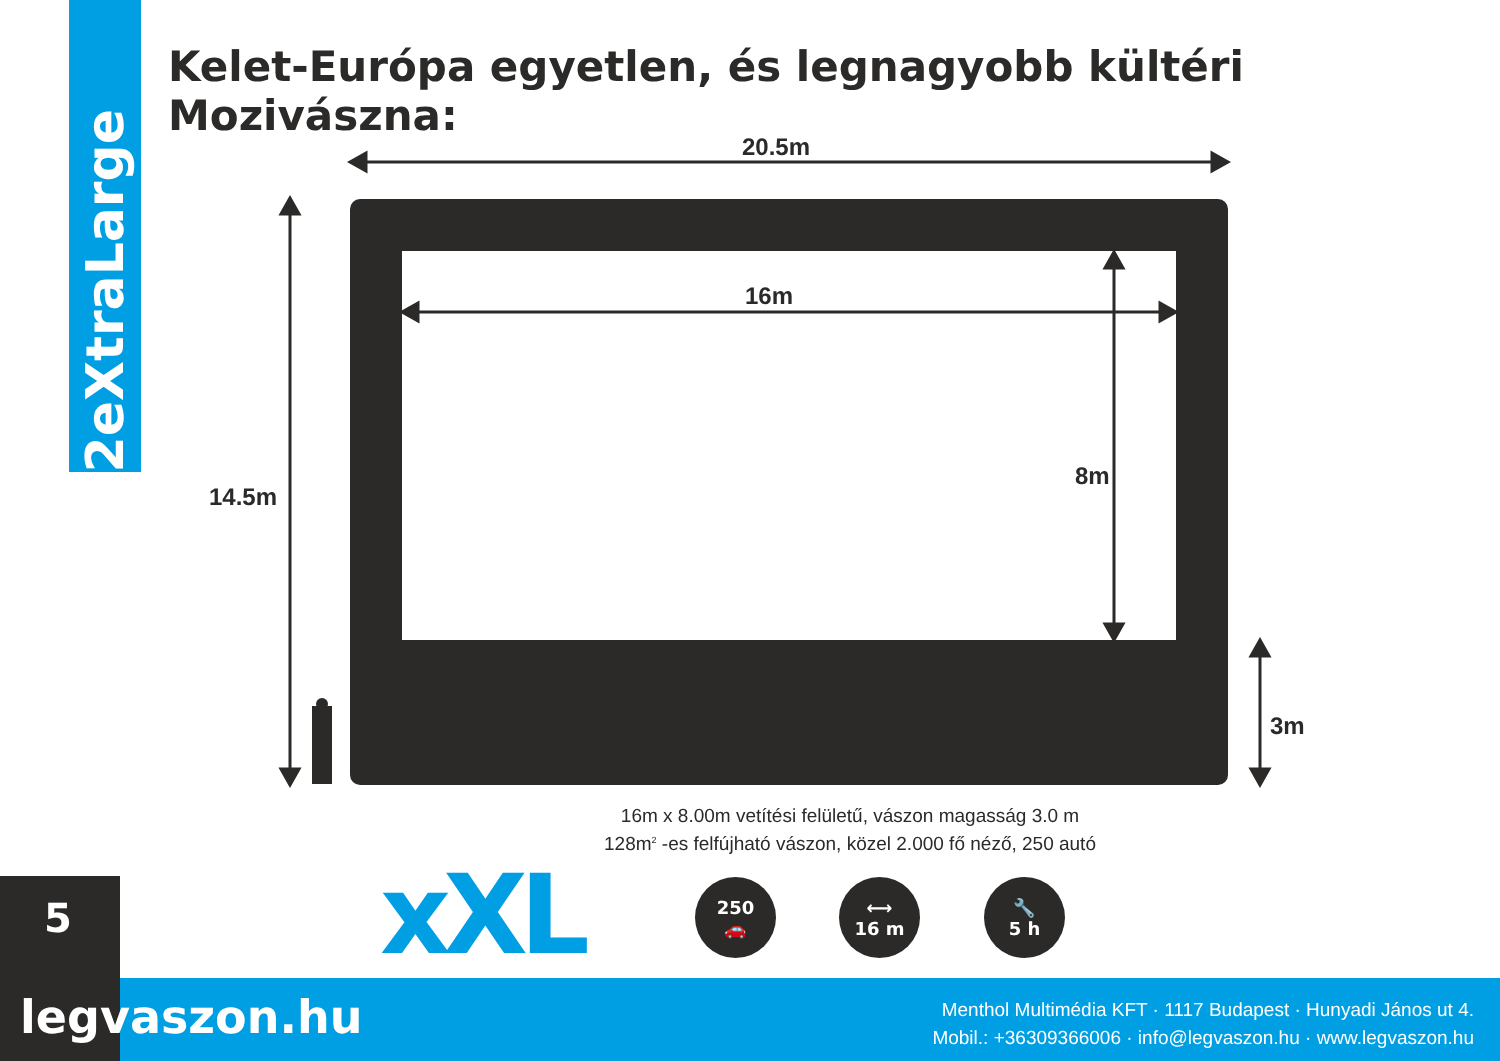2eXtraLarge
Kelet-Európa egyetlen, és legnagyobb kültéri Mozivászna:
20.5m
16m
8m
14.5m
3m
16m x 8.00m vetítési felületű, vászon magasság 3.0 m
128m<sup>2</sup> -es felfújható vászon, közel 2.000 fő néző, 250 autó
5 xXL
250
🚗
⟷
16 m
🔧
5 h
legvaszon.hu
Menthol Multimédia KFT · 1117 Budapest · Hunyadi János ut 4.
Mobil.: +36309366006 · info@legvaszon.hu · www.legvaszon.hu